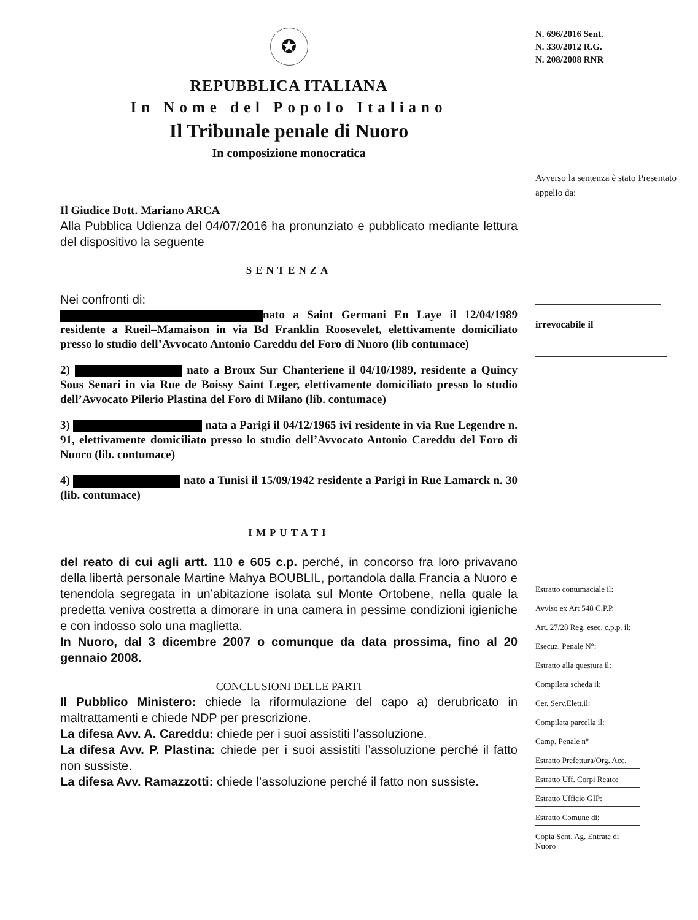✪
REPUBBLICA ITALIANA
In Nome del Popolo Italiano
Il Tribunale penale di Nuoro
In composizione monocratica
Il Giudice Dott. Mariano ARCA
Alla Pubblica Udienza del 04/07/2016 ha pronunziato e pubblicato mediante lettura del dispositivo la seguente
SENTENZA
Nei confronti di:
nato a Saint Germani En Laye il 12/04/1989 residente a Rueil–Mamaison in via Bd Franklin Roosevelet, elettivamente domiciliato presso lo studio dell’Avvocato Antonio Careddu del Foro di Nuoro (lib contumace)
2) nato a Broux Sur Chanteriene il 04/10/1989, residente a Quincy Sous Senari in via Rue de Boissy Saint Leger, elettivamente domiciliato presso lo studio dell’Avvocato Pilerio Plastina del Foro di Milano (lib. contumace)
3) nata a Parigi il 04/12/1965 ivi residente in via Rue Legendre n. 91, elettivamente domiciliato presso lo studio dell’Avvocato Antonio Careddu del Foro di Nuoro (lib. contumace)
4) nato a Tunisi il 15/09/1942 residente a Parigi in Rue Lamarck n. 30 (lib. contumace)
IMPUTATI
del reato di cui agli artt. 110 e 605 c.p. perché, in concorso fra loro privavano della libertà personale Martine Mahya BOUBLIL, portandola dalla Francia a Nuoro e tenendola segregata in un’abitazione isolata sul Monte Ortobene, nella quale la predetta veniva costretta a dimorare in una camera in pessime condizioni igieniche e con indosso solo una maglietta.
In Nuoro, dal 3 dicembre 2007 o comunque da data prossima, fino al 20 gennaio 2008.
CONCLUSIONI DELLE PARTI
Il Pubblico Ministero: chiede la riformulazione del capo a) derubricato in maltrattamenti e chiede NDP per prescrizione.
La difesa Avv. A. Careddu: chiede per i suoi assistiti l’assoluzione.
La difesa Avv. P. Plastina: chiede per i suoi assistiti l’assoluzione perché il fatto non sussiste.
La difesa Avv. Ramazzotti: chiede l’assoluzione perché il fatto non sussiste.
N. 696/2016 Sent.
N. 330/2012 R.G.
N. 208/2008 RNR
Avverso la sentenza è stato Presentato appello da:
irrevocabile il
Estratto contumaciale il:
Avviso ex Art 548 C.P.P.
Art. 27/28 Reg. esec. c.p.p. il:
Esecuz. Penale N°:
Estratto alla questura il:
Compilata scheda il:
Cer. Serv.Elett.il:
Compilata parcella il:
Camp. Penale n°
Estratto Prefettura/Org. Acc.
Estratto Uff. Corpi Reato:
Estratto Ufficio GIP:
Estratto Comune di:
Copia Sent. Ag. Entrate di Nuoro